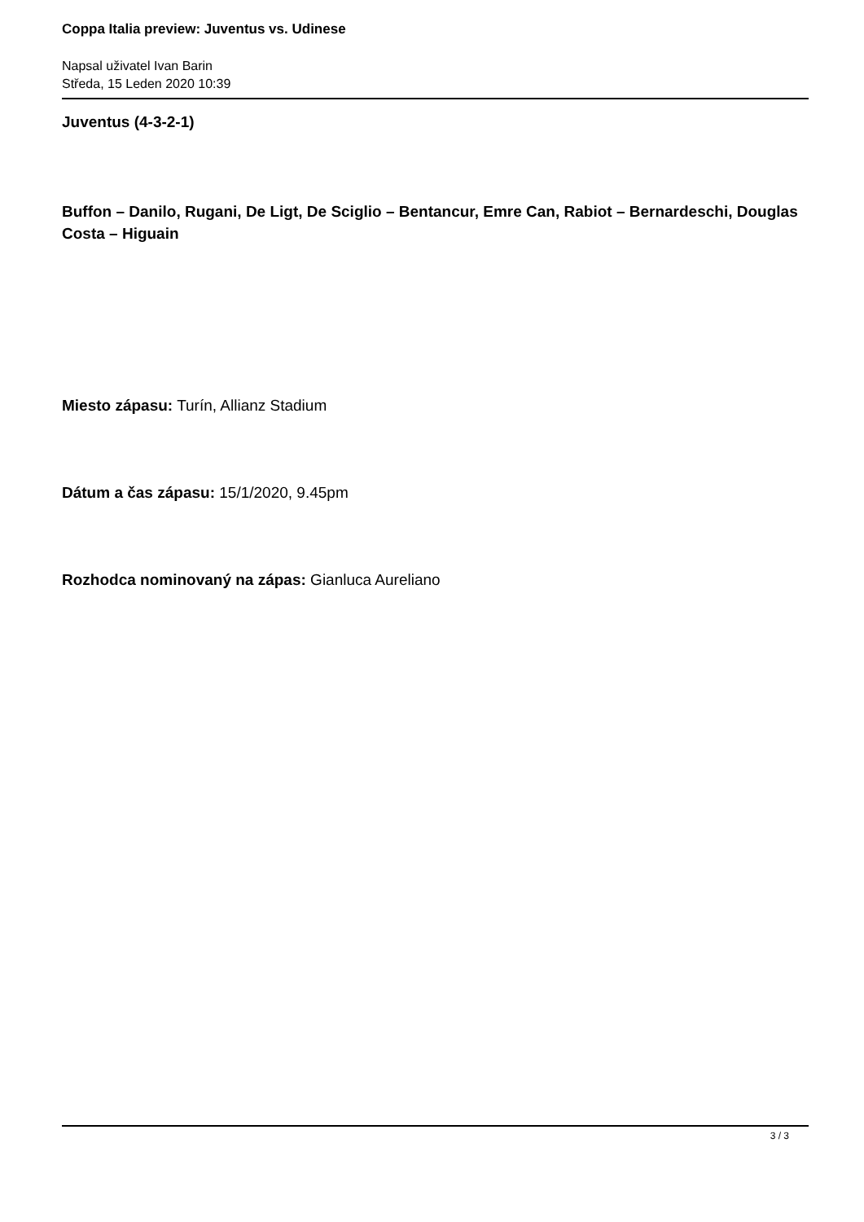Coppa Italia preview: Juventus vs. Udinese
Napsal uživatel Ivan Barin
Středa, 15 Leden 2020 10:39
Juventus (4-3-2-1)
Buffon – Danilo, Rugani, De Ligt, De Sciglio – Bentancur, Emre Can, Rabiot – Bernardeschi, Douglas Costa – Higuain
Miesto zápasu: Turín, Allianz Stadium
Dátum a čas zápasu: 15/1/2020, 9.45pm
Rozhodca nominovaný na zápas: Gianluca Aureliano
3 / 3